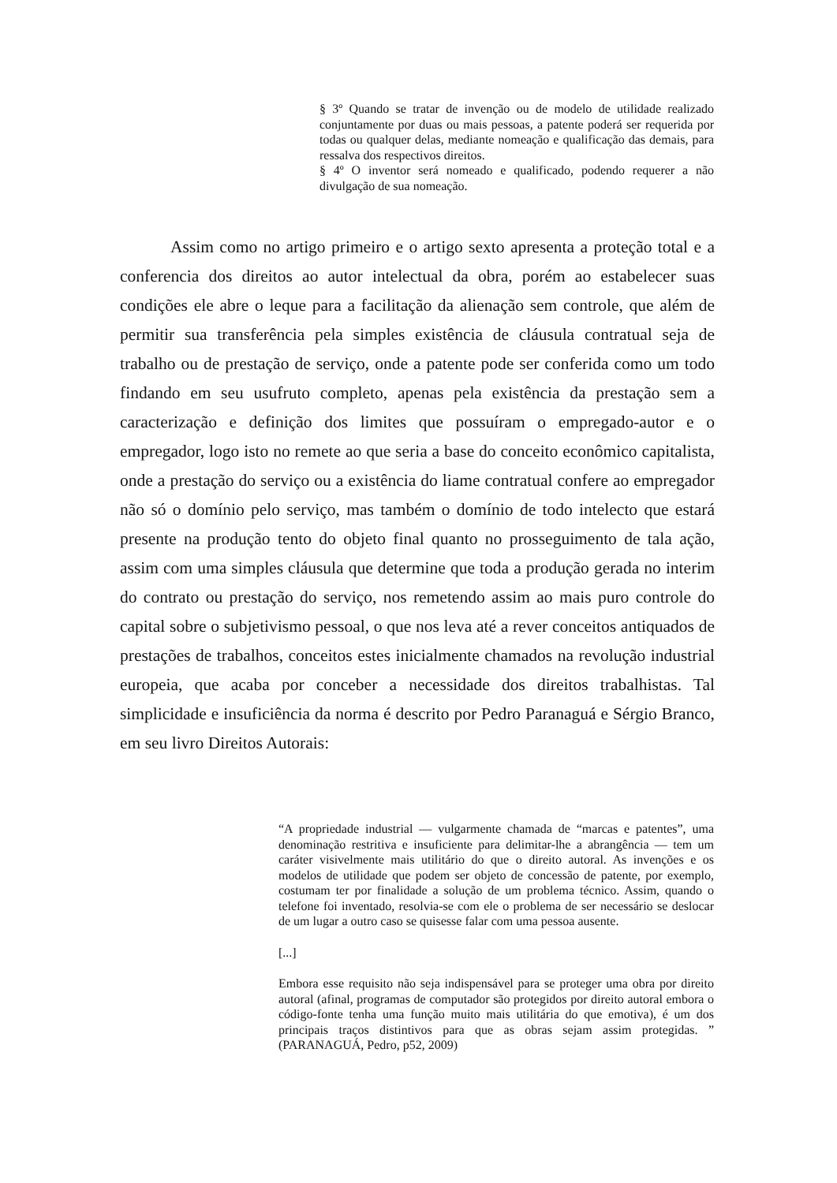§ 3º Quando se tratar de invenção ou de modelo de utilidade realizado conjuntamente por duas ou mais pessoas, a patente poderá ser requerida por todas ou qualquer delas, mediante nomeação e qualificação das demais, para ressalva dos respectivos direitos.
§ 4º O inventor será nomeado e qualificado, podendo requerer a não divulgação de sua nomeação.
Assim como no artigo primeiro e o artigo sexto apresenta a proteção total e a conferencia dos direitos ao autor intelectual da obra, porém ao estabelecer suas condições ele abre o leque para a facilitação da alienação sem controle, que além de permitir sua transferência pela simples existência de cláusula contratual seja de trabalho ou de prestação de serviço, onde a patente pode ser conferida como um todo findando em seu usufruto completo, apenas pela existência da prestação sem a caracterização e definição dos limites que possuíram o empregado-autor e o empregador, logo isto no remete ao que seria a base do conceito econômico capitalista, onde a prestação do serviço ou a existência do liame contratual confere ao empregador não só o domínio pelo serviço, mas também o domínio de todo intelecto que estará presente na produção tento do objeto final quanto no prosseguimento de tala ação, assim com uma simples cláusula que determine que toda a produção gerada no interim do contrato ou prestação do serviço, nos remetendo assim ao mais puro controle do capital sobre o subjetivismo pessoal, o que nos leva até a rever conceitos antiquados de prestações de trabalhos, conceitos estes inicialmente chamados na revolução industrial europeia, que acaba por conceber a necessidade dos direitos trabalhistas. Tal simplicidade e insuficiência da norma é descrito por Pedro Paranaguá e Sérgio Branco, em seu livro Direitos Autorais:
“A propriedade industrial — vulgarmente chamada de “marcas e patentes”, uma denominação restritiva e insuficiente para delimitar-lhe a abrangência — tem um caráter visivelmente mais utilitário do que o direito autoral. As invenções e os modelos de utilidade que podem ser objeto de concessão de patente, por exemplo, costumam ter por finalidade a solução de um problema técnico. Assim, quando o telefone foi inventado, resolvia-se com ele o problema de ser necessário se deslocar de um lugar a outro caso se quisesse falar com uma pessoa ausente.
[...]
Embora esse requisito não seja indispensável para se proteger uma obra por direito autoral (afinal, programas de computador são protegidos por direito autoral embora o código-fonte tenha uma função muito mais utilitária do que emotiva), é um dos principais traços distintivos para que as obras sejam assim protegidas. ” (PARANAGUÁ, Pedro, p52, 2009)